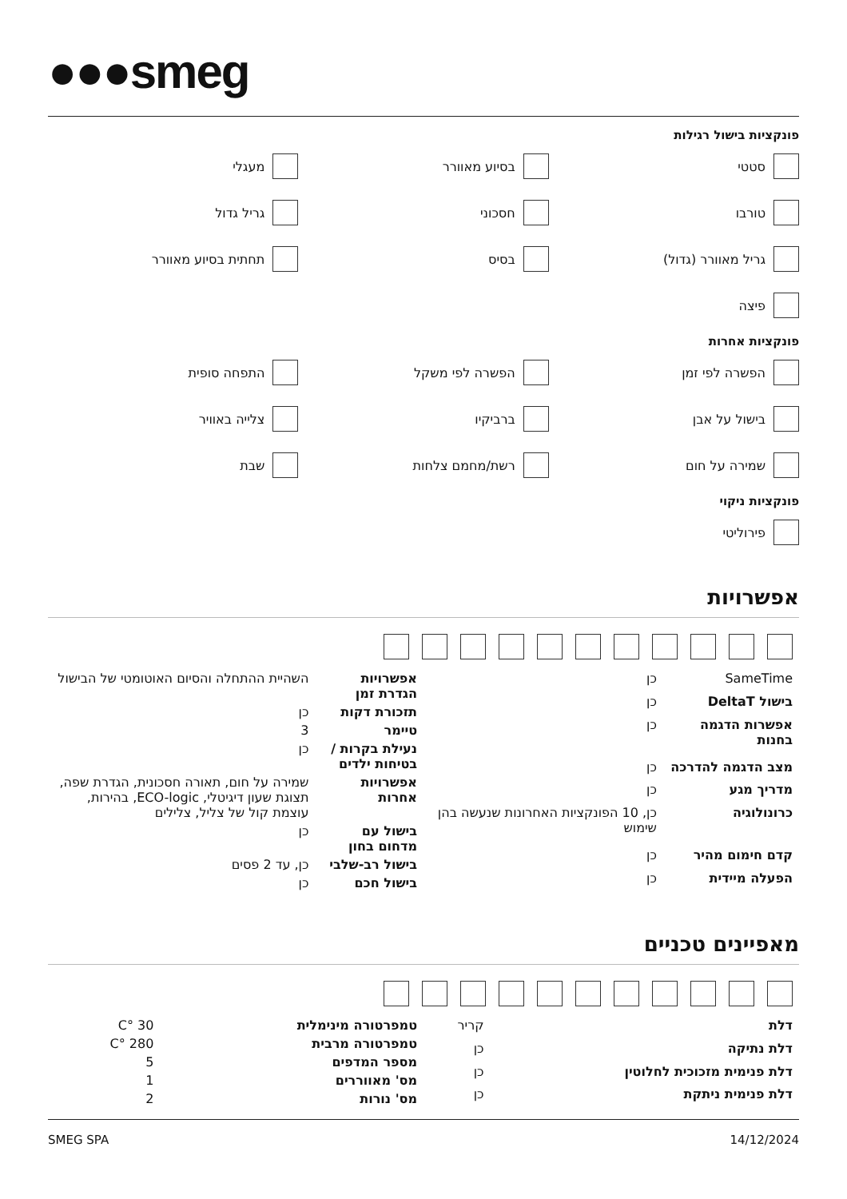●●●smeg
פונקציות בישול רגילות
סטטי
בסיוע מאוורר
מעגלי
טורבו
חסכוני
גריל גדול
גריל מאוורר (גדול)
בסיס
תחתית בסיוע מאוורר
פיצה
פונקציות אחרות
הפשרה לפי זמן
הפשרה לפי משקל
התפחה סופית
בישול על אבן
ברביקיו
צלייה באוויר
שמירה על חום
רשת/מחמם צלחות
שבת
פונקציות ניקוי
פירוליטי
אפשרויות
| SameTime | כן |
| בישול DeltaT | כן |
| אפשרות הדגמה בחנות | כן |
| מצב הדגמה להדרכה | כן |
| מדריך מגע | כן |
| כרונולוגיה | כן, 10 הפונקציות האחרונות שנעשה בהן שימוש |
| קדם חימום מהיר | כן |
| הפעלה מיידית | כן |
| אפשרויות הגדרת זמן | השהיית ההתחלה והסיום האוטומטי של הבישול |
| תזכורת דקות | כן |
| טיימר | 3 |
| נעילת בקרות / בטיחות ילדים | כן |
| אפשרויות אחרות | שמירה על חום, תאורה חסכונית, הגדרת שפה, תצוגת שעון דיגיטלי, ECO-logic, בהירות, עוצמת קול של צליל, צלילים |
| בישול עם מדחום בחון | כן |
| בישול רב-שלבי | כן, עד 2 פסים |
| בישול חכם | כן |
מאפיינים טכניים
| דלת | קריר |
| דלת נתיקה | כן |
| דלת פנימית מזכוכית לחלוטין | כן |
| דלת פנימית ניתקת | כן |
| טמפרטורה מינימלית | 30 °C |
| טמפרטורה מרבית | 280 °C |
| מספר המדפים | 5 |
| מס' מאווררים | 1 |
| מס' נורות | 2 |
14/12/2024 SMEG SPA